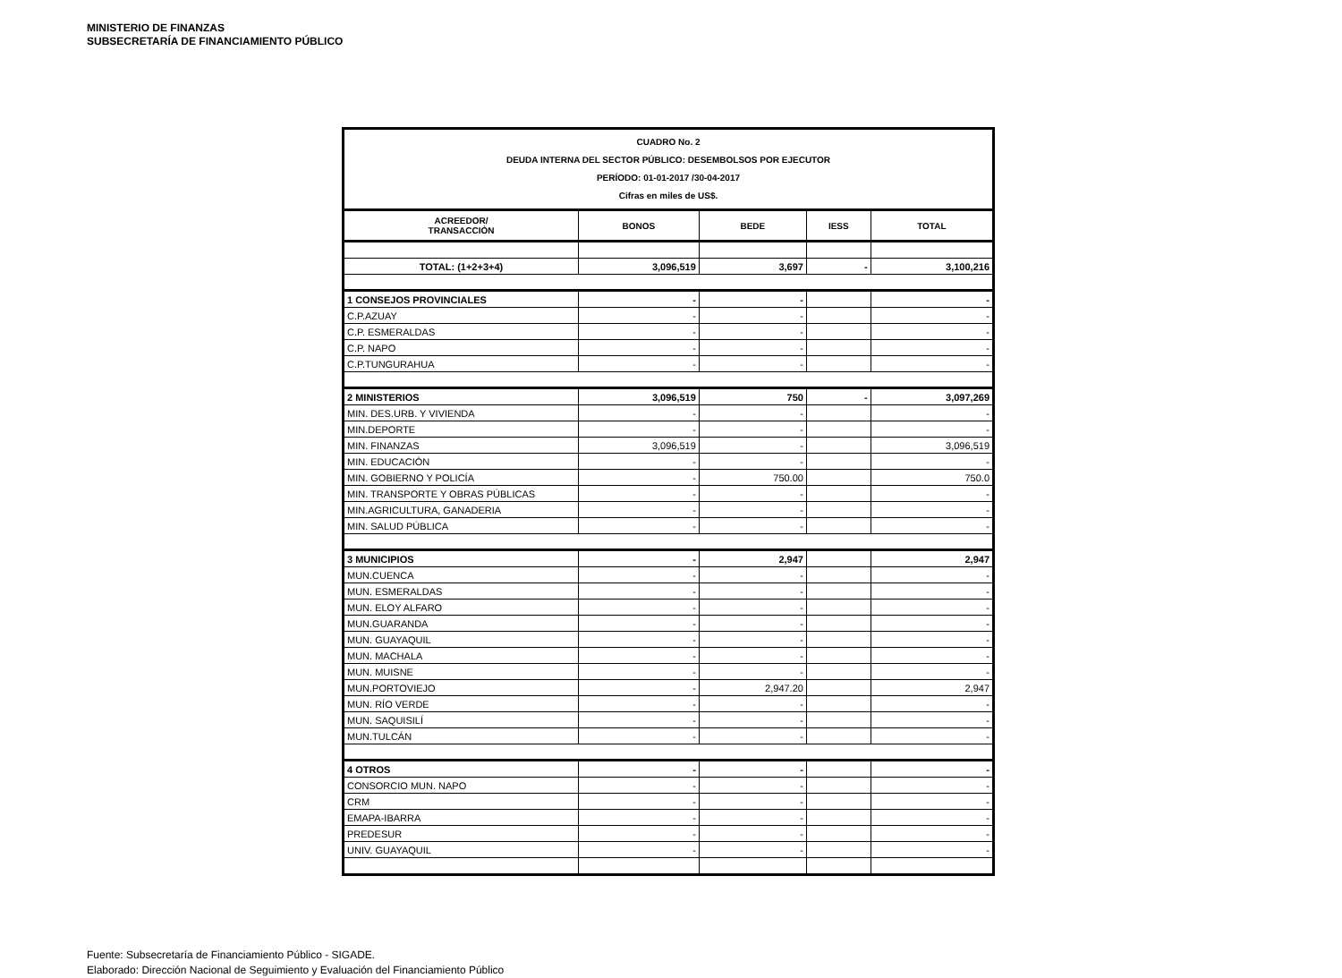MINISTERIO DE FINANZAS
SUBSECRETARÍA DE FINANCIAMIENTO PÚBLICO
| CUADRO No. 2 DEUDA INTERNA DEL SECTOR PÚBLICO: DESEMBOLSOS POR EJECUTOR PERÍODO: 01-01-2017 /30-04-2017 Cifras en miles de US$. | | | | |
| ACREEDOR/ TRANSACCIÒN | BONOS | BEDE | IESS | TOTAL |
| TOTAL: (1+2+3+4) | 3,096,519 | 3,697 | - | 3,100,216 |
| 1 CONSEJOS PROVINCIALES | - | - | | - |
| C.P.AZUAY | - | - | | - |
| C.P. ESMERALDAS | - | - | | - |
| C.P. NAPO | - | - | | - |
| C.P.TUNGURAHUA | - | - | | - |
| 2 MINISTERIOS | 3,096,519 | 750 | - | 3,097,269 |
| MIN. DES.URB. Y VIVIENDA | - | - | | - |
| MIN.DEPORTE | - | - | | - |
| MIN. FINANZAS | 3,096,519 | - | | 3,096,519 |
| MIN. EDUCACIÓN | - | - | | - |
| MIN. GOBIERNO Y POLICÍA | - | 750.00 | | 750.0 |
| MIN. TRANSPORTE Y OBRAS PÚBLICAS | - | - | | - |
| MIN.AGRICULTURA, GANADERIA | - | - | | - |
| MIN. SALUD PÚBLICA | - | - | | - |
| 3 MUNICIPIOS | - | 2,947 | | 2,947 |
| MUN.CUENCA | - | - | | - |
| MUN. ESMERALDAS | - | - | | - |
| MUN. ELOY ALFARO | - | - | | - |
| MUN.GUARANDA | - | - | | - |
| MUN. GUAYAQUIL | - | - | | - |
| MUN. MACHALA | - | - | | - |
| MUN. MUISNE | - | - | | - |
| MUN.PORTOVIEJO | - | 2,947.20 | | 2,947 |
| MUN. RÍO VERDE | - | - | | - |
| MUN. SAQUISILÍ | - | - | | - |
| MUN.TULCÁN | - | - | | - |
| 4 OTROS | - | - | | - |
| CONSORCIO MUN. NAPO | - | - | | - |
| CRM | - | - | | - |
| EMAPA-IBARRA | - | - | | - |
| PREDESUR | - | - | | - |
| UNIV. GUAYAQUIL | - | - | | - |
Fuente: Subsecretaría de Financiamiento Público - SIGADE.
Elaborado: Dirección Nacional de Seguimiento y Evaluación del Financiamiento Público